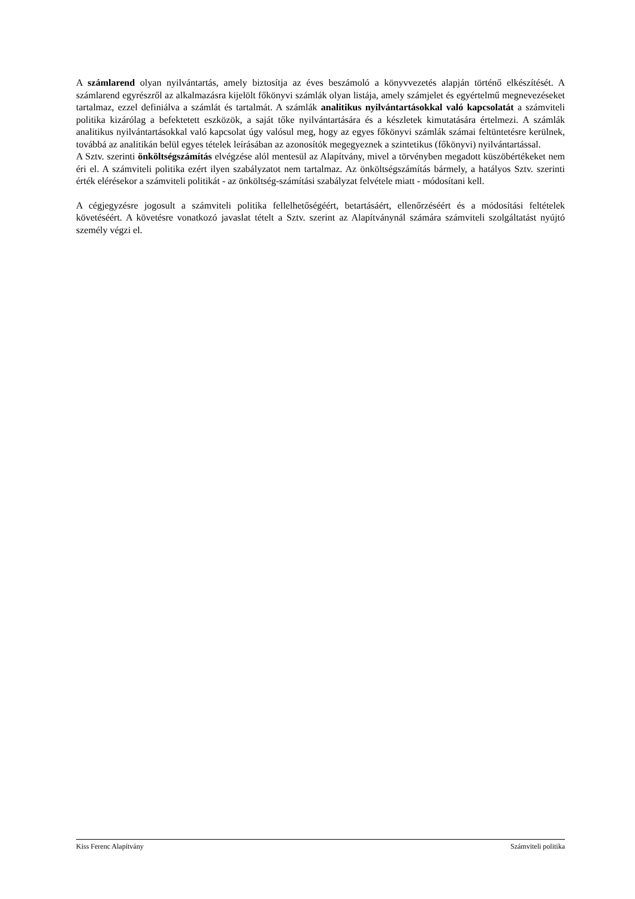A számlarend olyan nyilvántartás, amely biztosítja az éves beszámoló a könyvvezetés alapján történő elkészítését. A számlarend egyrészről az alkalmazásra kijelölt főkönyvi számlák olyan listája, amely számjelet és egyértelmű megnevezéseket tartalmaz, ezzel definiálva a számlát és tartalmát. A számlák analitikus nyilvántartásokkal való kapcsolatát a számviteli politika kizárólag a befektetett eszközök, a saját tőke nyilvántartására és a készletek kimutatására értelmezi. A számlák analitikus nyilvántartásokkal való kapcsolat úgy valósul meg, hogy az egyes főkönyvi számlák számai feltüntetésre kerülnek, továbbá az analitikán belül egyes tételek leírásában az azonosítók megegyeznek a szintetikus (főkönyvi) nyilvántartással.
A Sztv. szerinti önköltségszámítás elvégzése alól mentesül az Alapítvány, mivel a törvényben megadott küszöbértékeket nem éri el. A számviteli politika ezért ilyen szabályzatot nem tartalmaz. Az önköltségszámítás bármely, a hatályos Sztv. szerinti érték elérésekor a számviteli politikát - az önköltség-számítási szabályzat felvétele miatt - módosítani kell.
A cégjegyzésre jogosult a számviteli politika fellelhetőségéért, betartásáért, ellenőrzéséért és a módosítási feltételek követéséért. A követésre vonatkozó javaslat tételt a Sztv. szerint az Alapítványnál számára számviteli szolgáltatást nyújtó személy végzi el.
Kiss Ferenc Alapítvány Számviteli politika